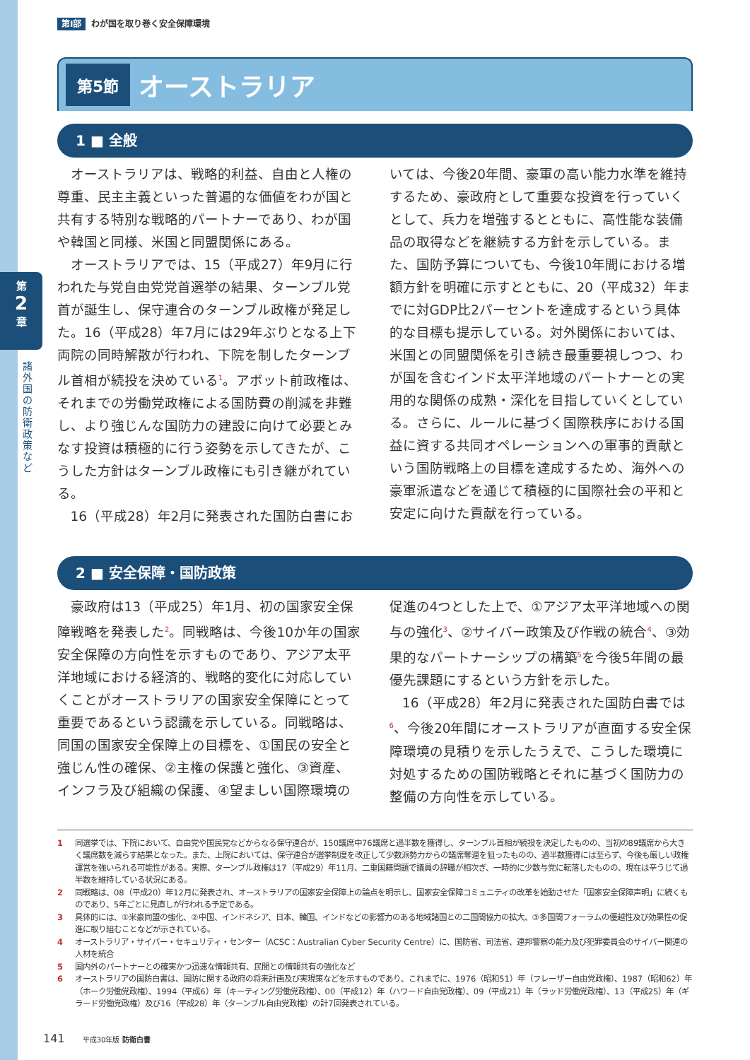第
2
章
諸外国の防衛政策など
第Ⅰ部 わが国を取り巻く安全保障環境
第5節
オーストラリア
1 ■ 全般
オーストラリアは、戦略的利益、自由と人権の尊重、民主主義といった普遍的な価値をわが国と共有する特別な戦略的パートナーであり、わが国や韓国と同様、米国と同盟関係にある。
オーストラリアでは、15（平成27）年9月に行われた与党自由党党首選挙の結果、ターンブル党首が誕生し、保守連合のターンブル政権が発足した。16（平成28）年7月には29年ぶりとなる上下両院の同時解散が行われ、下院を制したターンブル首相が続投を決めている<sup>1</sup>。アボット前政権は、それまでの労働党政権による国防費の削減を非難し、より強じんな国防力の建設に向けて必要とみなす投資は積極的に行う姿勢を示してきたが、こうした方針はターンブル政権にも引き継がれている。
16（平成28）年2月に発表された国防白書にお
いては、今後20年間、豪軍の高い能力水準を維持するため、豪政府として重要な投資を行っていくとして、兵力を増強するとともに、高性能な装備品の取得などを継続する方針を示している。また、国防予算についても、今後10年間における増額方針を明確に示すとともに、20（平成32）年までに対GDP比2パーセントを達成するという具体的な目標も提示している。対外関係においては、米国との同盟関係を引き続き最重要視しつつ、わが国を含むインド太平洋地域のパートナーとの実用的な関係の成熟・深化を目指していくとしている。さらに、ルールに基づく国際秩序における国益に資する共同オペレーションへの軍事的貢献という国防戦略上の目標を達成するため、海外への豪軍派遣などを通じて積極的に国際社会の平和と安定に向けた貢献を行っている。
2 ■ 安全保障・国防政策
豪政府は13（平成25）年1月、初の国家安全保障戦略を発表した<sup>2</sup>。同戦略は、今後10か年の国家安全保障の方向性を示すものであり、アジア太平洋地域における経済的、戦略的変化に対応していくことがオーストラリアの国家安全保障にとって重要であるという認識を示している。同戦略は、同国の国家安全保障上の目標を、①国民の安全と強じん性の確保、②主権の保護と強化、③資産、インフラ及び組織の保護、④望ましい国際環境の
促進の4つとした上で、①アジア太平洋地域への関与の強化<sup>3</sup>、②サイバー政策及び作戦の統合<sup>4</sup>、③効果的なパートナーシップの構築<sup>5</sup>を今後5年間の最優先課題にするという方針を示した。
16（平成28）年2月に発表された国防白書では<sup>6</sup>、今後20年間にオーストラリアが直面する安全保障環境の見積りを示したうえで、こうした環境に対処するための国防戦略とそれに基づく国防力の整備の方向性を示している。
1 同選挙では、下院において、自由党や国民党などからなる保守連合が、150議席中76議席と過半数を獲得し、ターンブル首相が続投を決定したものの、当初の89議席から大きく議席数を減らす結果となった。また、上院においては、保守連合が選挙制度を改正して少数派勢力からの議席奪還を狙ったものの、過半数獲得には至らず、今後も厳しい政権運営を強いられる可能性がある。実際、ターンブル政権は17（平成29）年11月、二重国籍問題で議員の辞職が相次ぎ、一時的に少数与党に転落したものの、現在は辛うじて過半数を維持している状況にある。
2 同戦略は、08（平成20）年12月に発表され、オーストラリアの国家安全保障上の論点を明示し、国家安全保障コミュニティの改革を始動させた「国家安全保障声明」に続くものであり、5年ごとに見直しが行われる予定である。
3 具体的には、①米豪同盟の強化、②中国、インドネシア、日本、韓国、インドなどの影響力のある地域諸国との二国間協力の拡大、③多国間フォーラムの優越性及び効果性の促進に取り組むことなどが示されている。
4 オーストラリア・サイバー・セキュリティ・センター（ACSC：Australian Cyber Security Centre）に、国防省、司法省、連邦警察の能力及び犯罪委員会のサイバー関連の人材を統合
5 国内外のパートナーとの確実かつ迅速な情報共有、民間との情報共有の強化など
6 オーストラリアの国防白書は、国防に関する政府の将来計画及び実現策などを示すものであり、これまでに、1976（昭和51）年（フレーザー自由党政権）、1987（昭和62）年（ホーク労働党政権）、1994（平成6）年（キーティング労働党政権）、00（平成12）年（ハワード自由党政権）、09（平成21）年（ラッド労働党政権）、13（平成25）年（ギラード労働党政権）及び16（平成28）年（ターンブル自由党政権）の計7回発表されている。
141 平成30年版 防衛白書